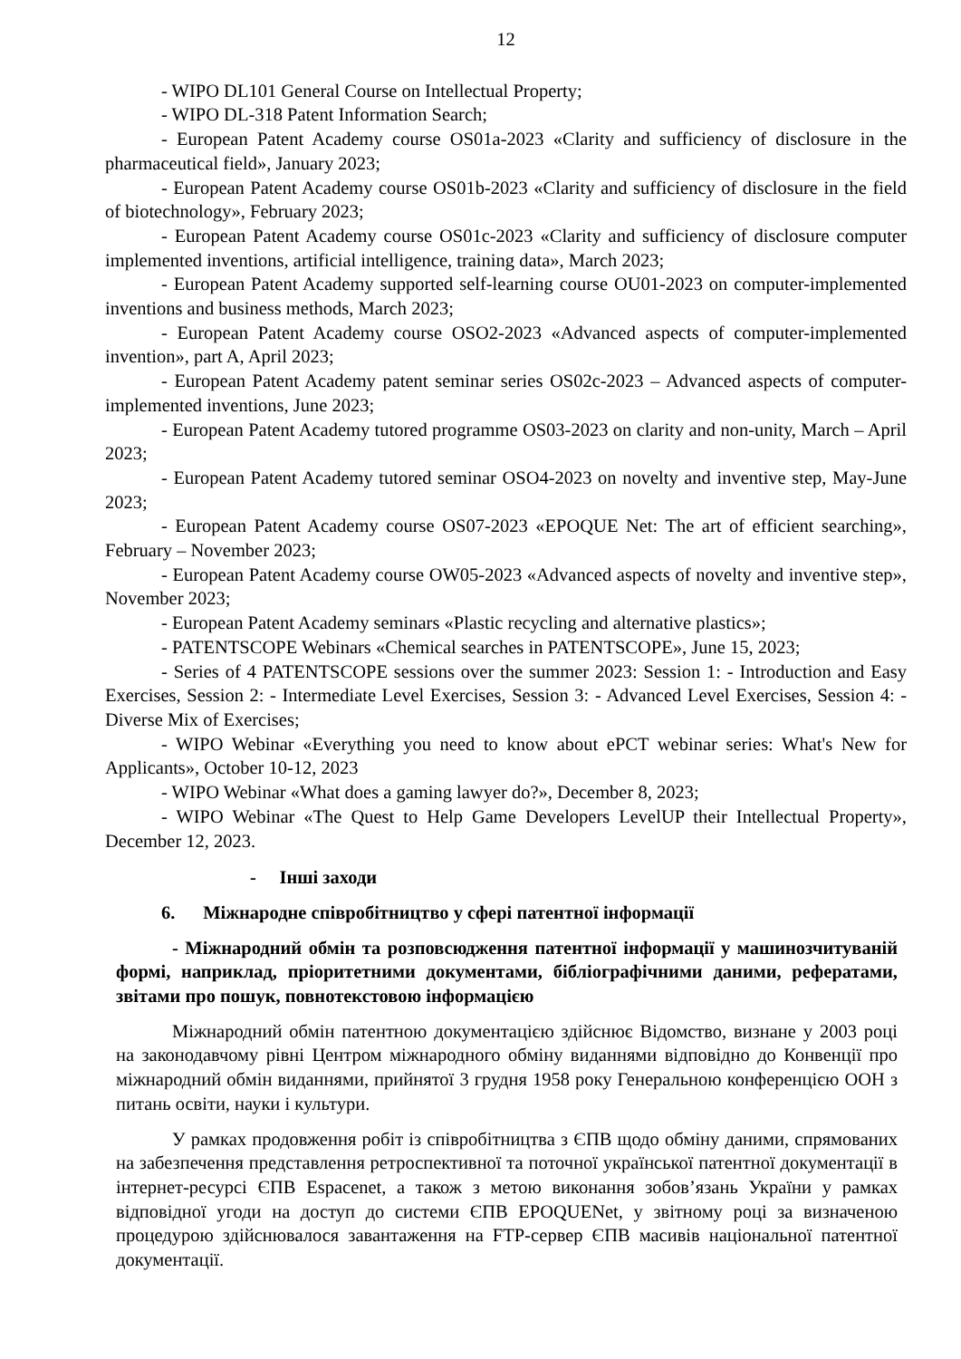12
- WIPO DL101 General Course on Intellectual Property;
- WIPO DL-318 Patent Information Search;
- European Patent Academy course OS01a-2023 «Clarity and sufficiency of disclosure in the pharmaceutical field», January 2023;
- European Patent Academy course OS01b-2023 «Clarity and sufficiency of disclosure in the field of biotechnology», February 2023;
- European Patent Academy course OS01c-2023 «Clarity and sufficiency of disclosure computer implemented inventions, artificial intelligence, training data», March 2023;
- European Patent Academy supported self-learning course OU01-2023 on computer-implemented inventions and business methods, March 2023;
- European Patent Academy course OSO2-2023 «Advanced aspects of computer-implemented invention», part A, April 2023;
- European Patent Academy patent seminar series OS02c-2023 – Advanced aspects of computer-implemented inventions, June 2023;
- European Patent Academy tutored programme OS03-2023 on clarity and non-unity, March – April 2023;
- European Patent Academy tutored seminar OSO4-2023 on novelty and inventive step, May-June 2023;
- European Patent Academy course OS07-2023 «EPOQUE Net: The art of efficient searching», February – November 2023;
- European Patent Academy course OW05-2023 «Advanced aspects of novelty and inventive step», November 2023;
- European Patent Academy seminars «Plastic recycling and alternative plastics»;
- PATENTSCOPE Webinars «Chemical searches in PATENTSCOPE», June 15, 2023;
- Series of 4 PATENTSCOPE sessions over the summer 2023: Session 1: - Introduction and Easy Exercises, Session 2: - Intermediate Level Exercises, Session 3: - Advanced Level Exercises, Session 4: - Diverse Mix of Exercises;
- WIPO Webinar «Everything you need to know about ePCT webinar series: What's New for Applicants», October 10-12, 2023
- WIPO Webinar «What does a gaming lawyer do?», December 8, 2023;
- WIPO Webinar «The Quest to Help Game Developers LevelUP their Intellectual Property», December 12, 2023.
- Інші заходи
6. Міжнародне співробітництво у сфері патентної інформації
- Міжнародний обмін та розповсюдження патентної інформації у машинозчитуваній формі, наприклад, пріоритетними документами, бібліографічними даними, рефератами, звітами про пошук, повнотекстовою інформацією
Міжнародний обмін патентною документацією здійснює Відомство, визнане у 2003 році на законодавчому рівні Центром міжнародного обміну виданнями відповідно до Конвенції про міжнародний обмін виданнями, прийнятої 3 грудня 1958 року Генеральною конференцією ООН з питань освіти, науки і культури.
У рамках продовження робіт із співробітництва з ЄПВ щодо обміну даними, спрямованих на забезпечення представлення ретроспективної та поточної української патентної документації в інтернет-ресурсі ЄПВ Espacenet, а також з метою виконання зобов’язань України у рамках відповідної угоди на доступ до системи ЄПВ EPOQUENet, у звітному році за визначеною процедурою здійснювалося завантаження на FTP-сервер ЄПВ масивів національної патентної документації.